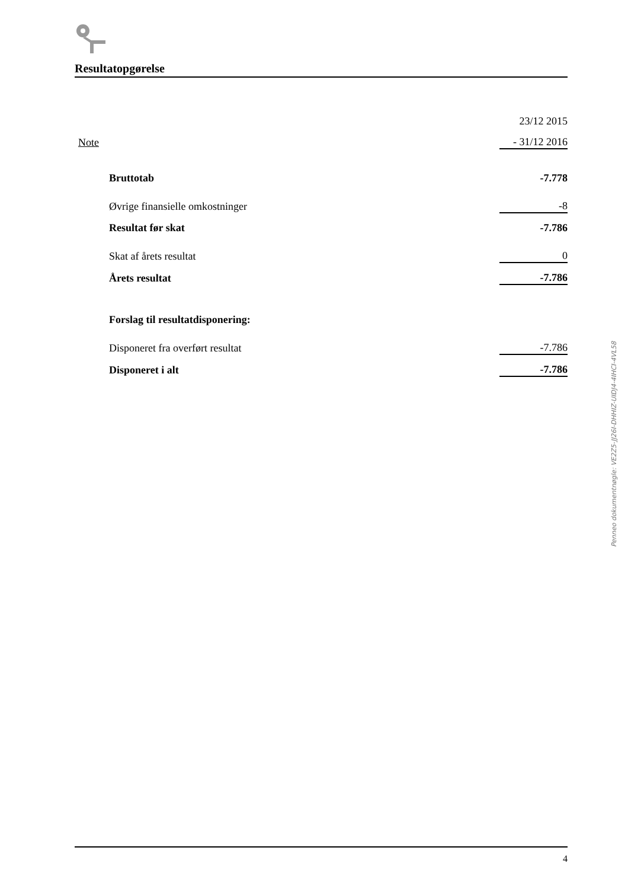Resultatopgørelse
| | | 23/12 2015 |
| Note | | - 31/12 2016 |
| | Bruttotab | -7.778 |
| | Øvrige finansielle omkostninger | -8 |
| | Resultat før skat | -7.786 |
| | Skat af årets resultat | 0 |
| | Årets resultat | -7.786 |
| | Forslag til resultatdisponering: | |
| | Disponeret fra overført resultat | -7.786 |
| | Disponeret i alt | -7.786 |
Penneo dokumentnøgle: VE2Z5-JJ26I-DHHIZ-UIDJ4-4IHCI-4VL58
4